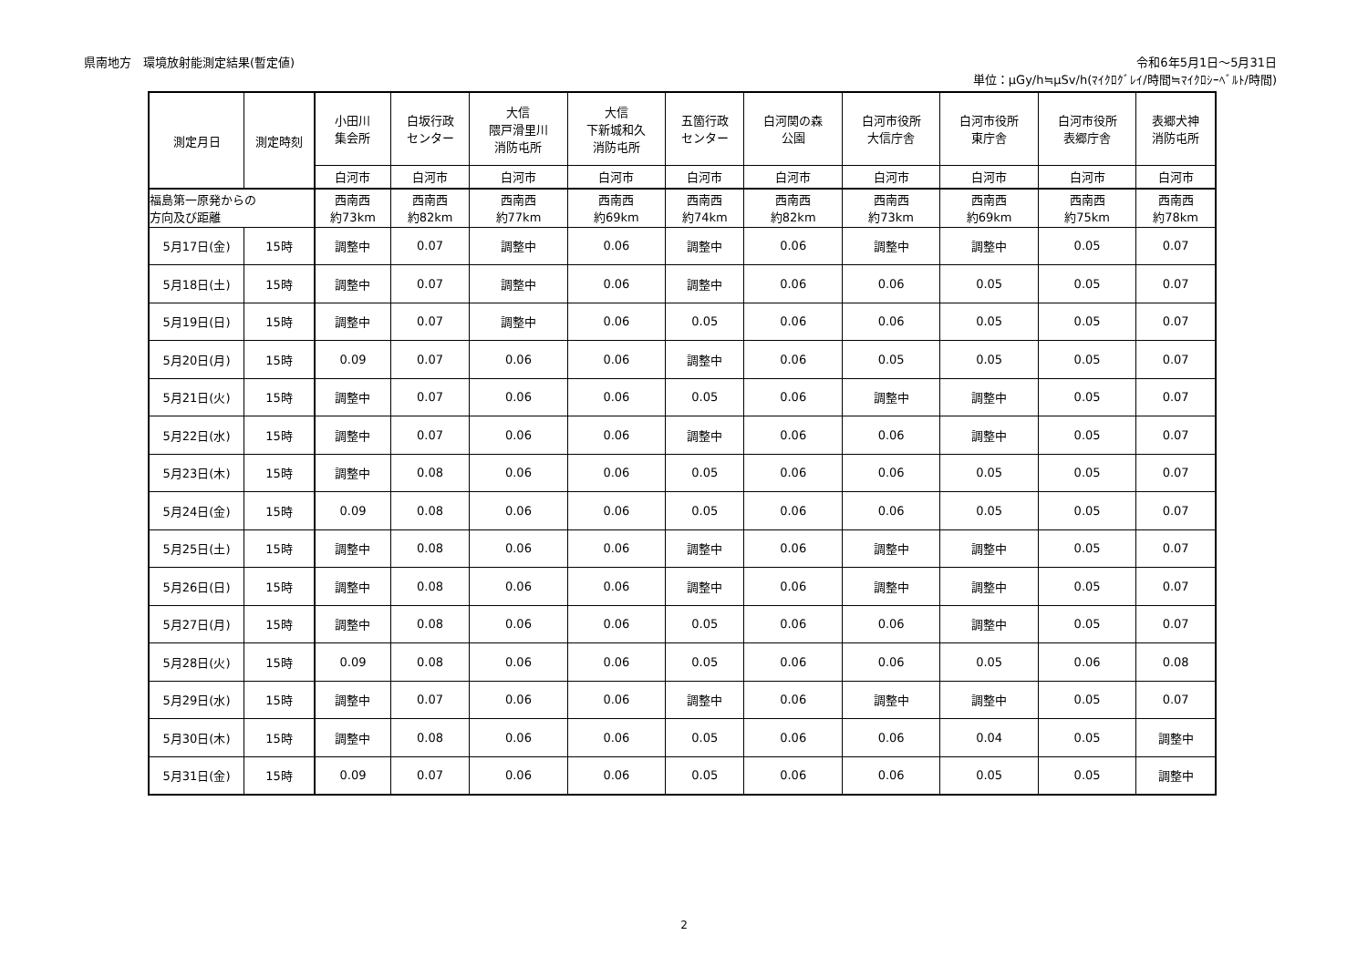県南地方　環境放射能測定結果(暫定値)
令和6年5月1日～5月31日
単位：μGy/h≒μSv/h(ﾏｲｸﾛｸﾞﾚｲ/時間≒ﾏｲｸﾛｼｰﾍﾞﾙﾄ/時間)
| 測定月日 | 測定時刻 | 小田川 集会所 | 白坂行政 センター | 大信 隈戸滑里川 消防屯所 | 大信 下新城和久 消防屯所 | 五箇行政 センター | 白河関の森 公園 | 白河市役所 大信庁舎 | 白河市役所 東庁舎 | 白河市役所 表郷庁舎 | 表郷犬神 消防屯所 |
| --- | --- | --- | --- | --- | --- | --- | --- | --- | --- | --- | --- |
| | | 白河市 | 白河市 | 白河市 | 白河市 | 白河市 | 白河市 | 白河市 | 白河市 | 白河市 | 白河市 |
| 福島第一原発からの 方向及び距離 | | 西南西 約73km | 西南西 約82km | 西南西 約77km | 西南西 約69km | 西南西 約74km | 西南西 約82km | 西南西 約73km | 西南西 約69km | 西南西 約75km | 西南西 約78km |
| 5月17日(金) | 15時 | 調整中 | 0.07 | 調整中 | 0.06 | 調整中 | 0.06 | 調整中 | 調整中 | 0.05 | 0.07 |
| 5月18日(土) | 15時 | 調整中 | 0.07 | 調整中 | 0.06 | 調整中 | 0.06 | 0.06 | 0.05 | 0.05 | 0.07 |
| 5月19日(日) | 15時 | 調整中 | 0.07 | 調整中 | 0.06 | 0.05 | 0.06 | 0.06 | 0.05 | 0.05 | 0.07 |
| 5月20日(月) | 15時 | 0.09 | 0.07 | 0.06 | 0.06 | 調整中 | 0.06 | 0.05 | 0.05 | 0.05 | 0.07 |
| 5月21日(火) | 15時 | 調整中 | 0.07 | 0.06 | 0.06 | 0.05 | 0.06 | 調整中 | 調整中 | 0.05 | 0.07 |
| 5月22日(水) | 15時 | 調整中 | 0.07 | 0.06 | 0.06 | 調整中 | 0.06 | 0.06 | 調整中 | 0.05 | 0.07 |
| 5月23日(木) | 15時 | 調整中 | 0.08 | 0.06 | 0.06 | 0.05 | 0.06 | 0.06 | 0.05 | 0.05 | 0.07 |
| 5月24日(金) | 15時 | 0.09 | 0.08 | 0.06 | 0.06 | 0.05 | 0.06 | 0.06 | 0.05 | 0.05 | 0.07 |
| 5月25日(土) | 15時 | 調整中 | 0.08 | 0.06 | 0.06 | 調整中 | 0.06 | 調整中 | 調整中 | 0.05 | 0.07 |
| 5月26日(日) | 15時 | 調整中 | 0.08 | 0.06 | 0.06 | 調整中 | 0.06 | 調整中 | 調整中 | 0.05 | 0.07 |
| 5月27日(月) | 15時 | 調整中 | 0.08 | 0.06 | 0.06 | 0.05 | 0.06 | 0.06 | 調整中 | 0.05 | 0.07 |
| 5月28日(火) | 15時 | 0.09 | 0.08 | 0.06 | 0.06 | 0.05 | 0.06 | 0.06 | 0.05 | 0.06 | 0.08 |
| 5月29日(水) | 15時 | 調整中 | 0.07 | 0.06 | 0.06 | 調整中 | 0.06 | 調整中 | 調整中 | 0.05 | 0.07 |
| 5月30日(木) | 15時 | 調整中 | 0.08 | 0.06 | 0.06 | 0.05 | 0.06 | 0.06 | 0.04 | 0.05 | 調整中 |
| 5月31日(金) | 15時 | 0.09 | 0.07 | 0.06 | 0.06 | 0.05 | 0.06 | 0.06 | 0.05 | 0.05 | 調整中 |
2